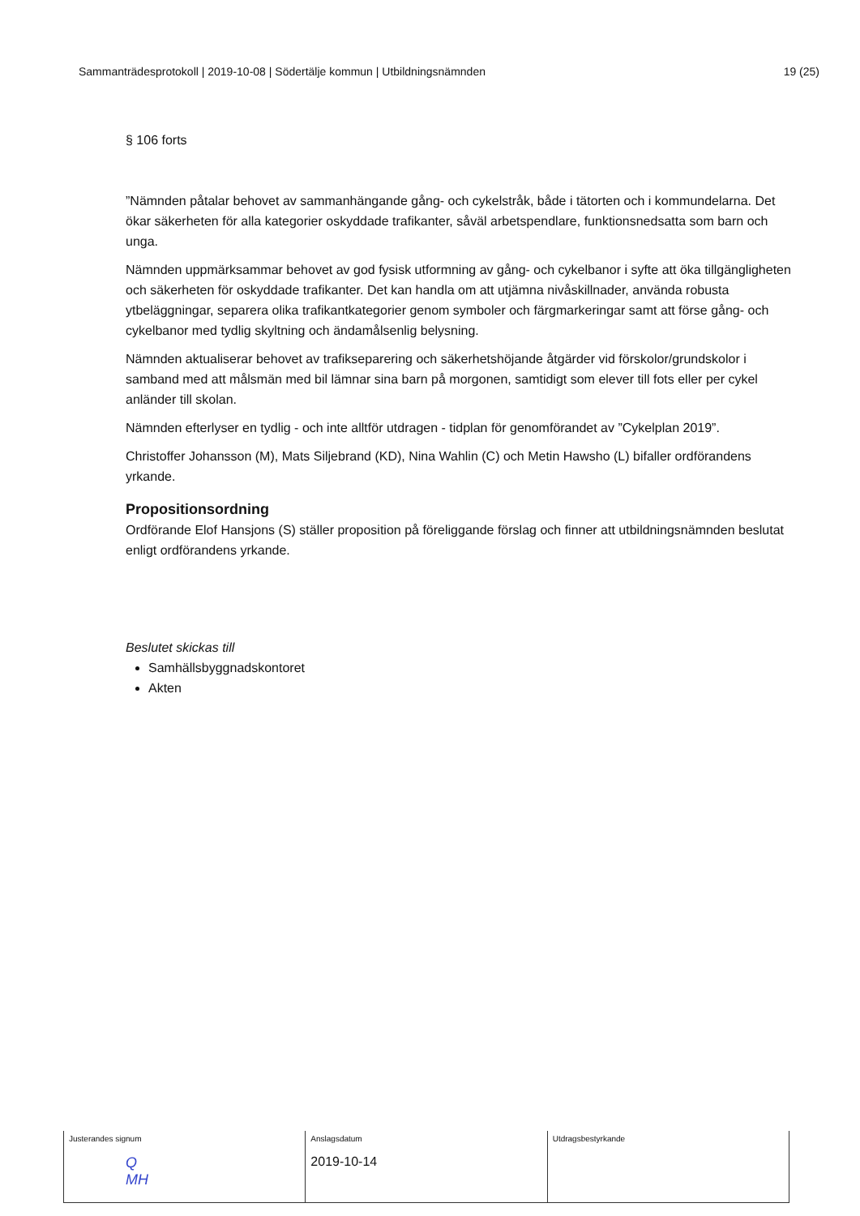Sammanträdesprotokoll | 2019-10-08 | Södertälje kommun | Utbildningsnämnden 19 (25)
§ 106 forts
”Nämnden påtalar behovet av sammanhängande gång- och cykelstråk, både i tätorten och i kommundelarna. Det ökar säkerheten för alla kategorier oskyddade trafikanter, såväl arbetspendlare, funktionsnedsatta som barn och unga.
Nämnden uppmärksammar behovet av god fysisk utformning av gång- och cykelbanor i syfte att öka tillgängligheten och säkerheten för oskyddade trafikanter. Det kan handla om att utjämna nivåskillnader, använda robusta ytbeläggningar, separera olika trafikantkategorier genom symboler och färgmarkeringar samt att förse gång- och cykelbanor med tydlig skyltning och ändamålsenlig belysning.
Nämnden aktualiserar behovet av trafikseparering och säkerhetshöjande åtgärder vid förskolor/grundskolor i samband med att målsmän med bil lämnar sina barn på morgonen, samtidigt som elever till fots eller per cykel anländer till skolan.
Nämnden efterlyser en tydlig - och inte alltför utdragen - tidplan för genomförandet av ”Cykelplan 2019”.
Christoffer Johansson (M), Mats Siljebrand (KD), Nina Wahlin (C) och Metin Hawsho (L) bifaller ordförandens yrkande.
Propositionsordning
Ordförande Elof Hansjons (S) ställer proposition på föreliggande förslag och finner att utbildningsnämnden beslutat enligt ordförandens yrkande.
Beslutet skickas till
Samhällsbyggnadskontoret
Akten
| Justerandes signum Q MH | Anslagsdatum 2019-10-14 | Utdragsbestyrkande |